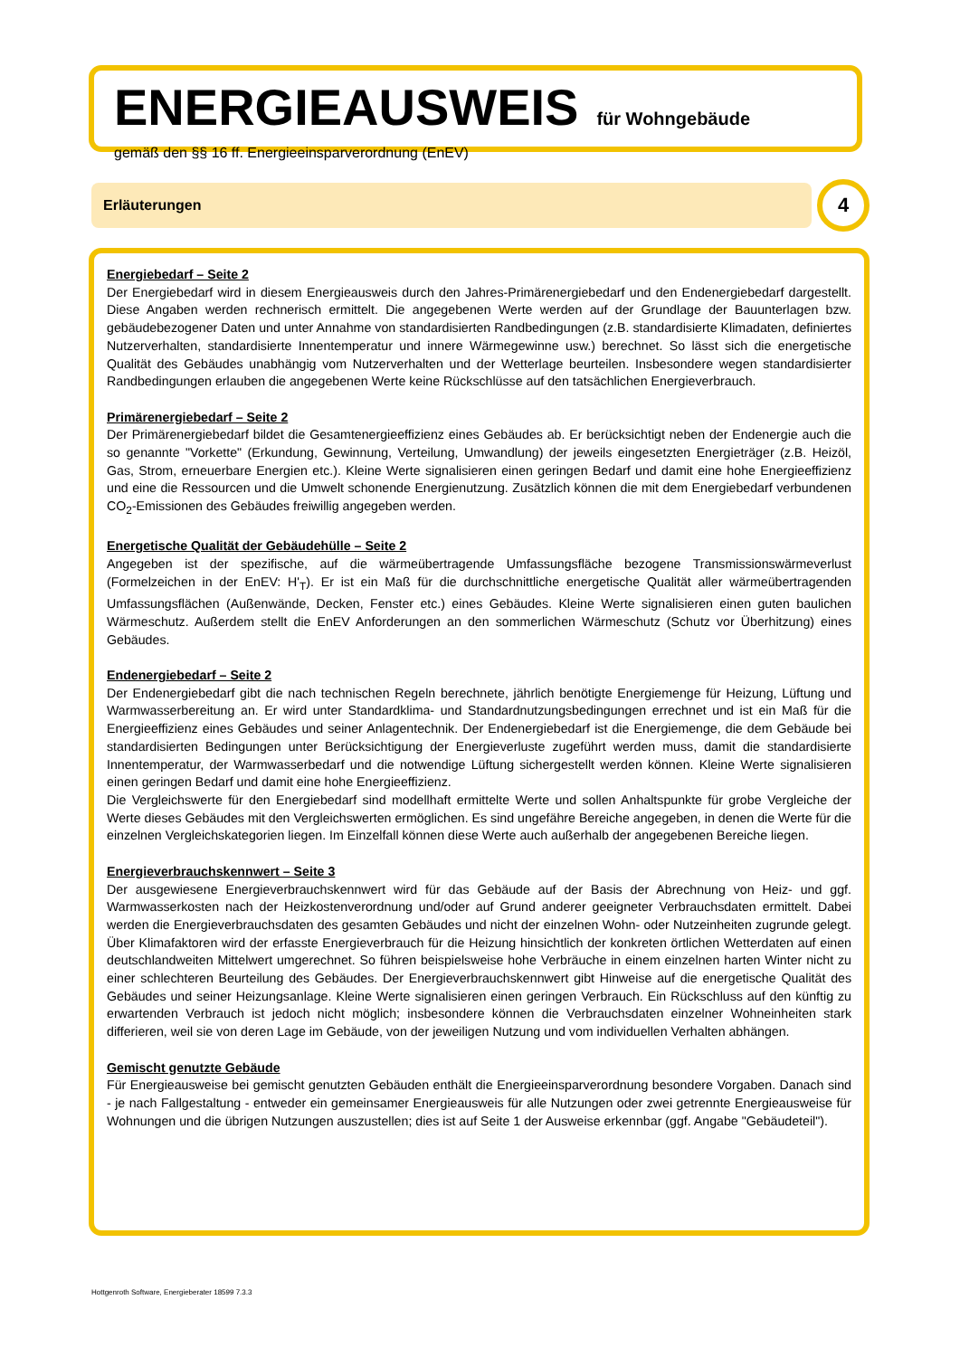ENERGIEAUSWEIS für Wohngebäude
gemäß den §§ 16 ff. Energieeinsparverordnung (EnEV)
Erläuterungen 4
Energiebedarf – Seite 2
Der Energiebedarf wird in diesem Energieausweis durch den Jahres-Primärenergiebedarf und den Endenergie­bedarf dargestellt. Diese Angaben werden rechnerisch ermittelt. Die angegebenen Werte werden auf der Grundlage der Bauunterlagen bzw. gebäudebezogener Daten und unter Annahme von standardisierten Randbedingungen (z.B. standardisierte Klimadaten, definiertes Nutzerverhalten, standardisierte Innentemperatur und innere Wärme­gewinne usw.) berechnet. So lässt sich die energetische Qualität des Gebäudes unabhängig vom Nutzerverhalten und der Wetterlage beurteilen. Insbesondere wegen standardisierter Randbedingungen erlauben die angegebenen Werte keine Rückschlüsse auf den tatsächlichen Energieverbrauch.
Primärenergiebedarf – Seite 2
Der Primärenergiebedarf bildet die Gesamtenergieeffizienz eines Gebäudes ab. Er berücksichtigt neben der End­energie auch die so genannte "Vorkette" (Erkundung, Gewinnung, Verteilung, Umwandlung) der jeweils eingesetz­ten Energieträger (z.B. Heizöl, Gas, Strom, erneuerbare Energien etc.). Kleine Werte signalisieren einen geringen Bedarf und damit eine hohe Energieeffizienz und eine die Ressourcen und die Umwelt schonende Energienutzung. Zusätzlich können die mit dem Energiebedarf verbundenen CO<sub>2</sub>-Emissionen des Gebäudes freiwillig angegeben werden.
Energetische Qualität der Gebäudehülle – Seite 2
Angegeben ist der spezifische, auf die wärmeübertragende Umfassungsfläche bezogene Transmissionswärme­verlust (Formelzeichen in der EnEV: H'<sub>T</sub>). Er ist ein Maß für die durchschnittliche energetische Qualität aller wärme­übertragenden Umfassungsflächen (Außenwände, Decken, Fenster etc.) eines Gebäudes. Kleine Werte signali­sieren einen guten baulichen Wärmeschutz. Außerdem stellt die EnEV Anforderungen an den sommerlichen Wärmeschutz (Schutz vor Überhitzung) eines Gebäudes.
Endenergiebedarf – Seite 2
Der Endenergiebedarf gibt die nach technischen Regeln berechnete, jährlich benötigte Energiemenge für Heizung, Lüftung und Warmwasserbereitung an. Er wird unter Standardklima- und Standardnutzungsbedingungen errechnet und ist ein Maß für die Energieeffizienz eines Gebäudes und seiner Anlagentechnik. Der Endenergiebedarf ist die Energiemenge, die dem Gebäude bei standardisierten Bedingungen unter Berücksichtigung der Energieverluste zugeführt werden muss, damit die standardisierte Innentemperatur, der Warmwasserbedarf und die notwendige Lüftung sichergestellt werden können. Kleine Werte signalisieren einen geringen Bedarf und damit eine hohe Energieeffizienz.
Die Vergleichswerte für den Energiebedarf sind modellhaft ermittelte Werte und sollen Anhaltspunkte für grobe Ver­gleiche der Werte dieses Gebäudes mit den Vergleichswerten ermöglichen. Es sind ungefähre Bereiche ange­geben, in denen die Werte für die einzelnen Vergleichskategorien liegen. Im Einzelfall können diese Werte auch außerhalb der angegebenen Bereiche liegen.
Energieverbrauchskennwert – Seite 3
Der ausgewiesene Energieverbrauchskennwert wird für das Gebäude auf der Basis der Abrechnung von Heiz- und ggf. Warmwasserkosten nach der Heizkostenverordnung und/oder auf Grund anderer geeigneter Verbrauchsdaten ermittelt. Dabei werden die Energieverbrauchsdaten des gesamten Gebäudes und nicht der einzelnen Wohn- oder Nutzeinheiten zugrunde gelegt. Über Klimafaktoren wird der erfasste Energieverbrauch für die Heizung hinsichtlich der konkreten örtlichen Wetterdaten auf einen deutschlandweiten Mittelwert umgerechnet. So führen beispielsweise hohe Verbräuche in einem einzelnen harten Winter nicht zu einer schlechteren Beurteilung des Gebäudes. Der Energieverbrauchskennwert gibt Hinweise auf die energetische Qualität des Gebäudes und seiner Heizungsanlage. Kleine Werte signalisieren einen geringen Verbrauch. Ein Rückschluss auf den künftig zu erwartenden Verbrauch ist jedoch nicht möglich; insbesondere können die Verbrauchsdaten einzelner Wohneinheiten stark differieren, weil sie von deren Lage im Gebäude, von der jeweiligen Nutzung und vom individuellen Verhalten abhängen.
Gemischt genutzte Gebäude
Für Energieausweise bei gemischt genutzten Gebäuden enthält die Energieeinsparverordnung besondere Vorga­ben. Danach sind - je nach Fallgestaltung - entweder ein gemeinsamer Energieausweis für alle Nutzungen oder zwei getrennte Energieausweise für Wohnungen und die übrigen Nutzungen auszustellen; dies ist auf Seite 1 der Ausweise erkennbar (ggf. Angabe "Gebäudeteil").
Hottgenroth Software, Energieberater 18599 7.3.3